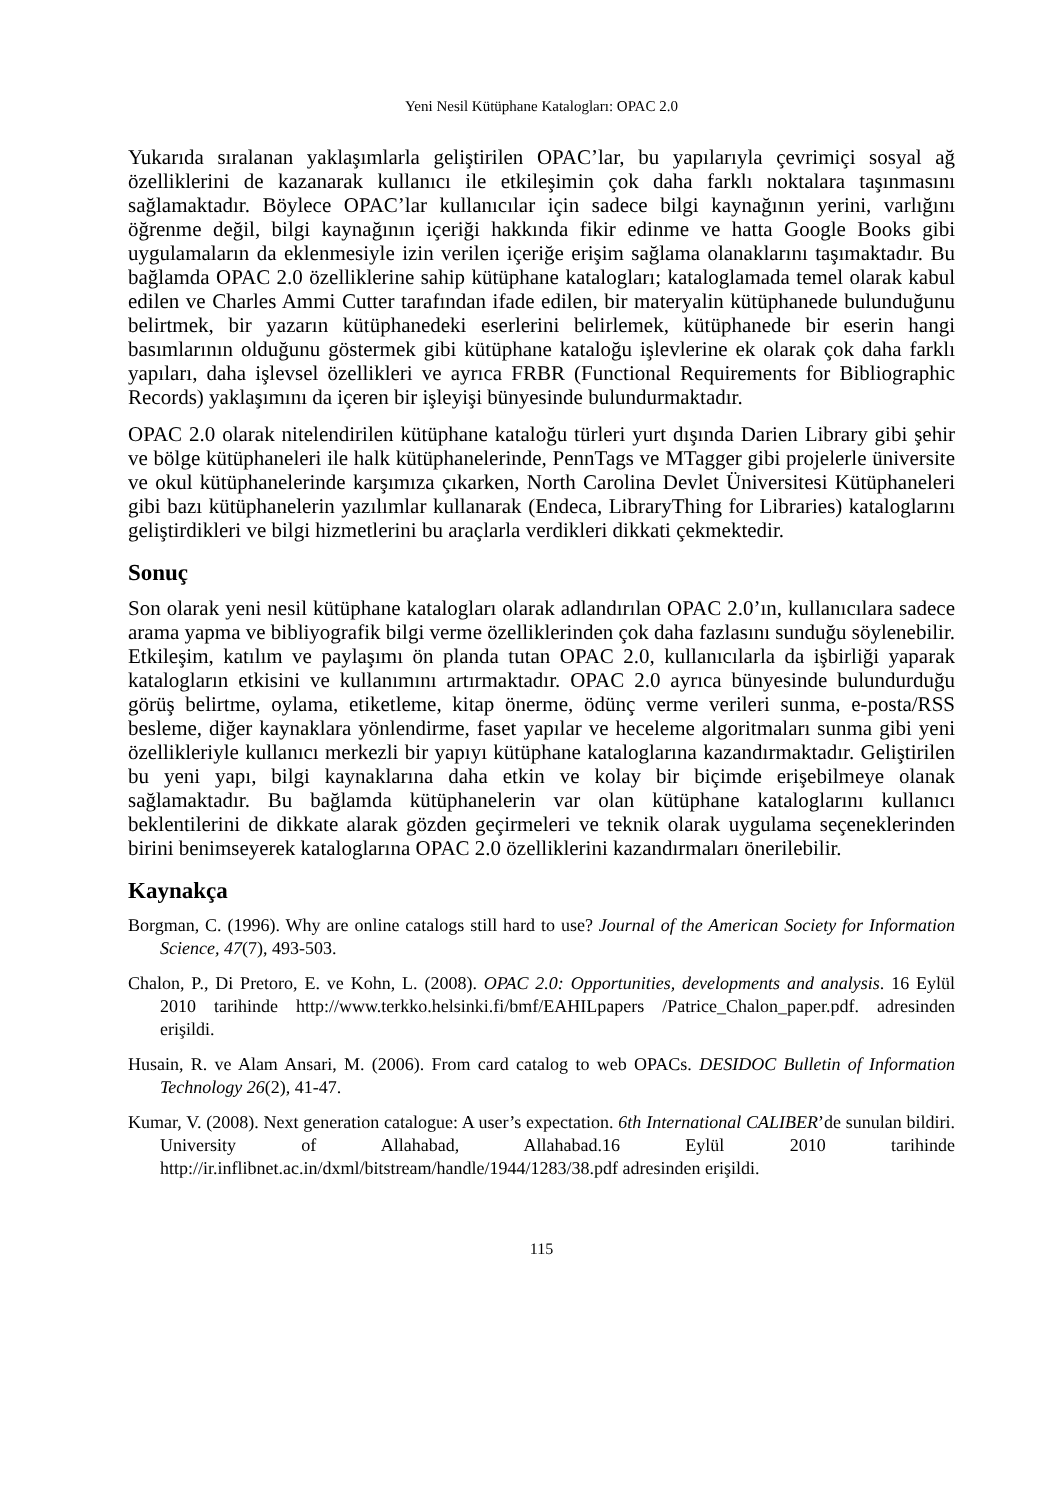Yeni Nesil Kütüphane Katalogları: OPAC 2.0
Yukarıda sıralanan yaklaşımlarla geliştirilen OPAC’lar, bu yapılarıyla çevrimiçi sosyal ağ özelliklerini de kazanarak kullanıcı ile etkileşimin çok daha farklı noktalara taşınmasını sağlamaktadır. Böylece OPAC’lar kullanıcılar için sadece bilgi kaynağının yerini, varlığını öğrenme değil, bilgi kaynağının içeriği hakkında fikir edinme ve hatta Google Books gibi uygulamaların da eklenmesiyle izin verilen içeriğe erişim sağlama olanaklarını taşımaktadır. Bu bağlamda OPAC 2.0 özelliklerine sahip kütüphane katalogları; kataloglamada temel olarak kabul edilen ve Charles Ammi Cutter tarafından ifade edilen, bir materyalin kütüphanede bulunduğunu belirtmek, bir yazarın kütüphanedeki eserlerini belirlemek, kütüphanede bir eserin hangi basımlarının olduğunu göstermek gibi kütüphane kataloğu işlevlerine ek olarak çok daha farklı yapıları, daha işlevsel özellikleri ve ayrıca FRBR (Functional Requirements for Bibliographic Records) yaklaşımını da içeren bir işleyişi bünyesinde bulundurmaktadır.
OPAC 2.0 olarak nitelendirilen kütüphane kataloğu türleri yurt dışında Darien Library gibi şehir ve bölge kütüphaneleri ile halk kütüphanelerinde, PennTags ve MTagger gibi projelerle üniversite ve okul kütüphanelerinde karşımıza çıkarken, North Carolina Devlet Üniversitesi Kütüphaneleri gibi bazı kütüphanelerin yazılımlar kullanarak (Endeca, LibraryThing for Libraries) kataloglarını geliştirdikleri ve bilgi hizmetlerini bu araçlarla verdikleri dikkati çekmektedir.
Sonuç
Son olarak yeni nesil kütüphane katalogları olarak adlandırılan OPAC 2.0’ın, kullanıcılara sadece arama yapma ve bibliyografik bilgi verme özelliklerinden çok daha fazlasını sunduğu söylenebilir. Etkileşim, katılım ve paylaşımı ön planda tutan OPAC 2.0, kullanıcılarla da işbirliği yaparak katalogların etkisini ve kullanımını artırmaktadır. OPAC 2.0 ayrıca bünyesinde bulundurduğu görüş belirtme, oylama, etiketleme, kitap önerme, ödünç verme verileri sunma, e-posta/RSS besleme, diğer kaynaklara yönlendirme, faset yapılar ve heceleme algoritmaları sunma gibi yeni özellikleriyle kullanıcı merkezli bir yapıyı kütüphane kataloglarına kazandırmaktadır. Geliştirilen bu yeni yapı, bilgi kaynaklarına daha etkin ve kolay bir biçimde erişebilmeye olanak sağlamaktadır. Bu bağlamda kütüphanelerin var olan kütüphane kataloglarını kullanıcı beklentilerini de dikkate alarak gözden geçirmeleri ve teknik olarak uygulama seçeneklerinden birini benimseyerek kataloglarına OPAC 2.0 özelliklerini kazandırmaları önerilebilir.
Kaynakça
Borgman, C. (1996). Why are online catalogs still hard to use? Journal of the American Society for Information Science, 47(7), 493-503.
Chalon, P., Di Pretoro, E. ve Kohn, L. (2008). OPAC 2.0: Opportunities, developments and analysis. 16 Eylül 2010 tarihinde http://www.terkko.helsinki.fi/bmf/EAHILpapers /Patrice_Chalon_paper.pdf. adresinden erişildi.
Husain, R. ve Alam Ansari, M. (2006). From card catalog to web OPACs. DESIDOC Bulletin of Information Technology 26(2), 41-47.
Kumar, V. (2008). Next generation catalogue: A user’s expectation. 6th International CALIBER’de sunulan bildiri. University of Allahabad, Allahabad.16 Eylül 2010 tarihinde http://ir.inflibnet.ac.in/dxml/bitstream/handle/1944/1283/38.pdf adresinden erişildi.
115